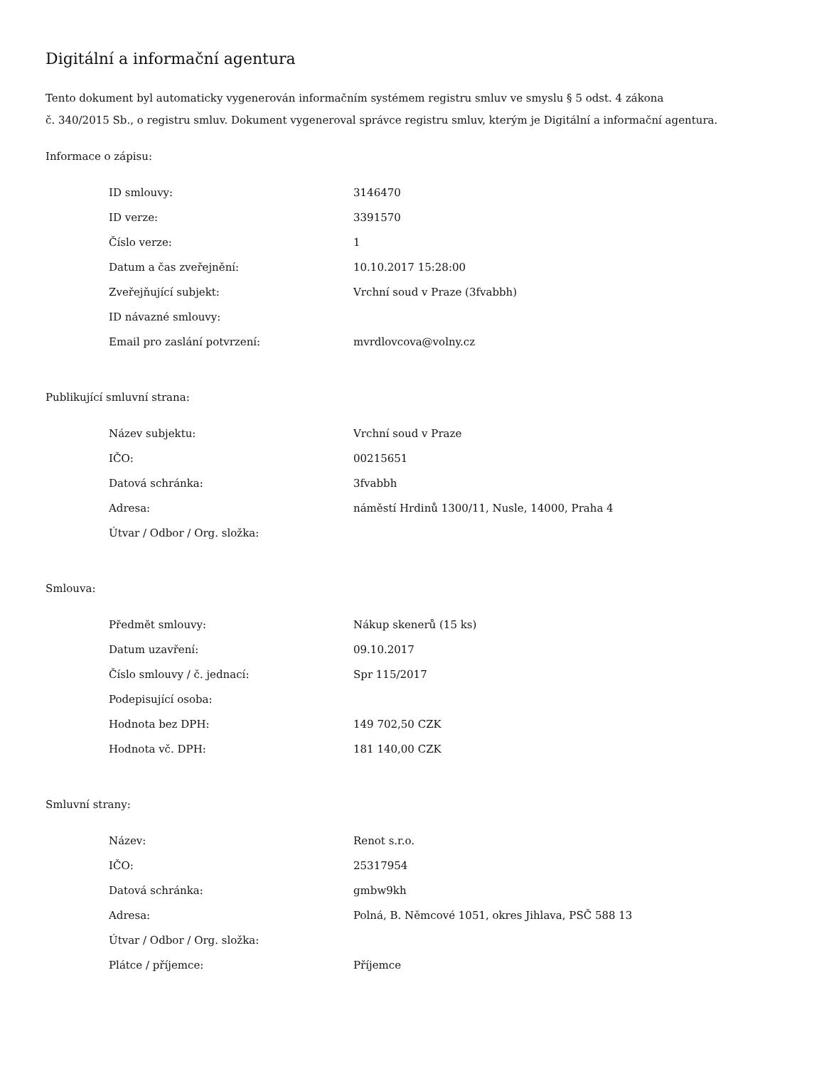Digitální a informační agentura
Tento dokument byl automaticky vygenerován informačním systémem registru smluv ve smyslu § 5 odst. 4 zákona
č. 340/2015 Sb., o registru smluv. Dokument vygeneroval správce registru smluv, kterým je Digitální a informační agentura.
Informace o zápisu:
| ID smlouvy: | 3146470 |
| ID verze: | 3391570 |
| Číslo verze: | 1 |
| Datum a čas zveřejnění: | 10.10.2017 15:28:00 |
| Zveřejňující subjekt: | Vrchní soud v Praze (3fvabbh) |
| ID návazné smlouvy: | |
| Email pro zaslání potvrzení: | mvrdlovcova@volny.cz |
Publikující smluvní strana:
| Název subjektu: | Vrchní soud v Praze |
| IČO: | 00215651 |
| Datová schránka: | 3fvabbh |
| Adresa: | náměstí Hrdinů 1300/11, Nusle, 14000, Praha 4 |
| Útvar / Odbor / Org. složka: | |
Smlouva:
| Předmět smlouvy: | Nákup skenerů (15 ks) |
| Datum uzavření: | 09.10.2017 |
| Číslo smlouvy / č. jednací: | Spr 115/2017 |
| Podepisující osoba: | |
| Hodnota bez DPH: | 149 702,50 CZK |
| Hodnota vč. DPH: | 181 140,00 CZK |
Smluvní strany:
| Název: | Renot s.r.o. |
| IČO: | 25317954 |
| Datová schránka: | gmbw9kh |
| Adresa: | Polná, B. Němcové 1051, okres Jihlava, PSČ 588 13 |
| Útvar / Odbor / Org. složka: | |
| Plátce / příjemce: | Příjemce |